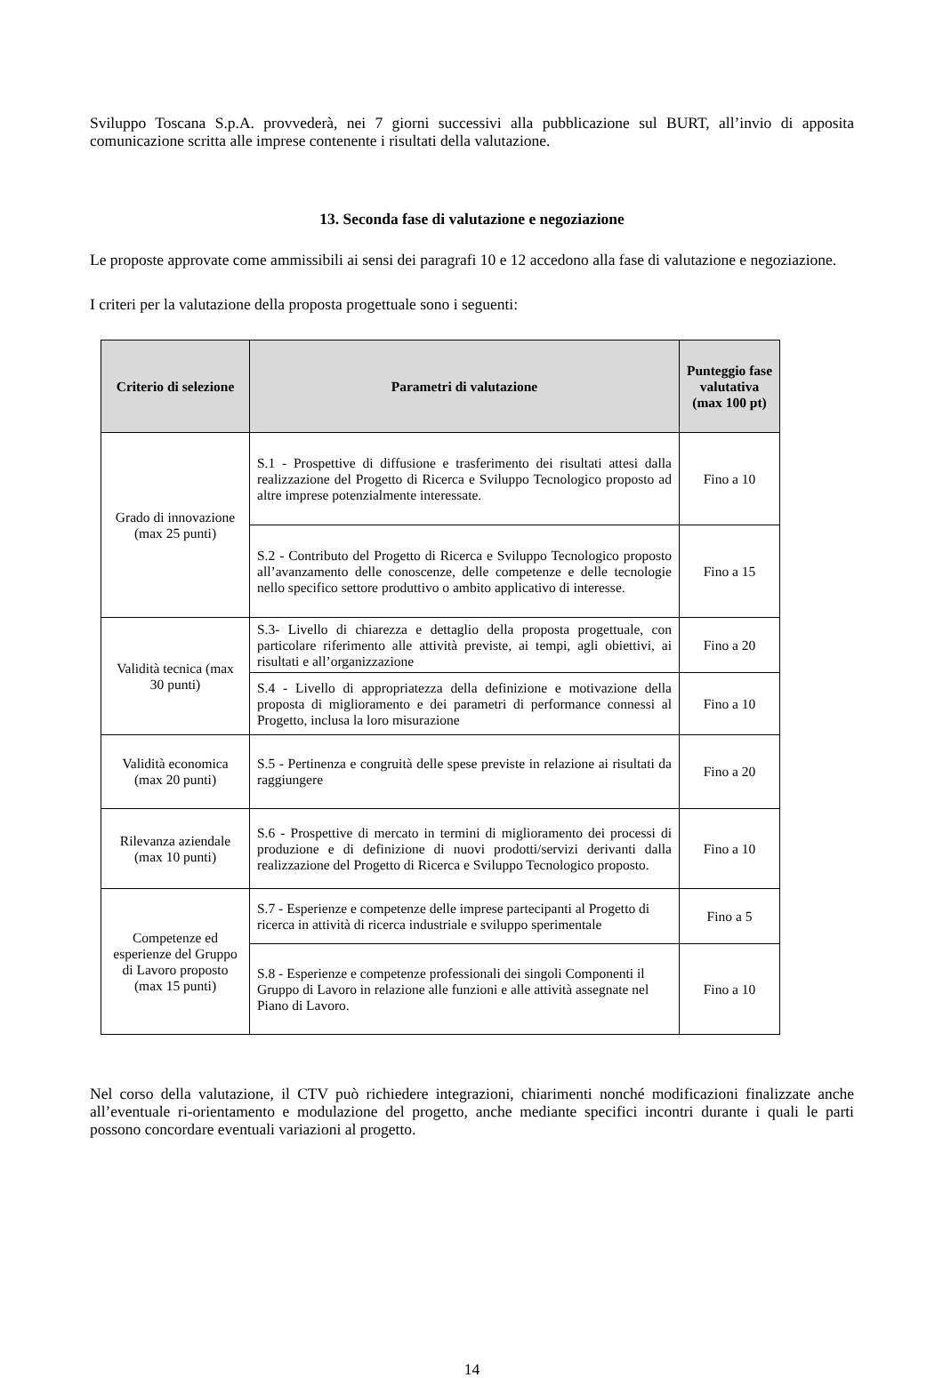Sviluppo Toscana S.p.A. provvederà, nei 7 giorni successivi alla pubblicazione sul BURT, all’invio di apposita comunicazione scritta alle imprese contenente i risultati della valutazione.
13. Seconda fase di valutazione e negoziazione
Le proposte approvate come ammissibili ai sensi dei paragrafi 10 e 12 accedono alla fase di valutazione e negoziazione.
I criteri per la valutazione della proposta progettuale sono i seguenti:
| Criterio di selezione | Parametri di valutazione | Punteggio fase valutativa (max 100 pt) |
| --- | --- | --- |
| Grado di innovazione (max 25 punti) | S.1 - Prospettive di diffusione e trasferimento dei risultati attesi dalla realizzazione del Progetto di Ricerca e Sviluppo Tecnologico proposto ad altre imprese potenzialmente interessate. | Fino a 10 |
| | S.2 - Contributo del Progetto di Ricerca e Sviluppo Tecnologico proposto all’avanzamento delle conoscenze, delle competenze e delle tecnologie nello specifico settore produttivo o ambito applicativo di interesse. | Fino a 15 |
| Validità tecnica (max 30 punti) | S.3- Livello di chiarezza e dettaglio della proposta progettuale, con particolare riferimento alle attività previste, ai tempi, agli obiettivi, ai risultati e all’organizzazione | Fino a 20 |
| | S.4 - Livello di appropriatezza della definizione e motivazione della proposta di miglioramento e dei parametri di performance connessi al Progetto, inclusa la loro misurazione | Fino a 10 |
| Validità economica (max 20 punti) | S.5 - Pertinenza e congruità delle spese previste in relazione ai risultati da raggiungere | Fino a 20 |
| Rilevanza aziendale (max 10 punti) | S.6 - Prospettive di mercato in termini di miglioramento dei processi di produzione e di definizione di nuovi prodotti/servizi derivanti dalla realizzazione del Progetto di Ricerca e Sviluppo Tecnologico proposto. | Fino a 10 |
| Competenze ed esperienze del Gruppo di Lavoro proposto (max 15 punti) | S.7 - Esperienze e competenze delle imprese partecipanti al Progetto di ricerca in attività di ricerca industriale e sviluppo sperimentale | Fino a 5 |
| | S.8 - Esperienze e competenze professionali dei singoli Componenti il Gruppo di Lavoro in relazione alle funzioni e alle attività assegnate nel Piano di Lavoro. | Fino a 10 |
Nel corso della valutazione, il CTV può richiedere integrazioni, chiarimenti nonché modificazioni finalizzate anche all’eventuale ri-orientamento e modulazione del progetto, anche mediante specifici incontri durante i quali le parti possono concordare eventuali variazioni al progetto.
14